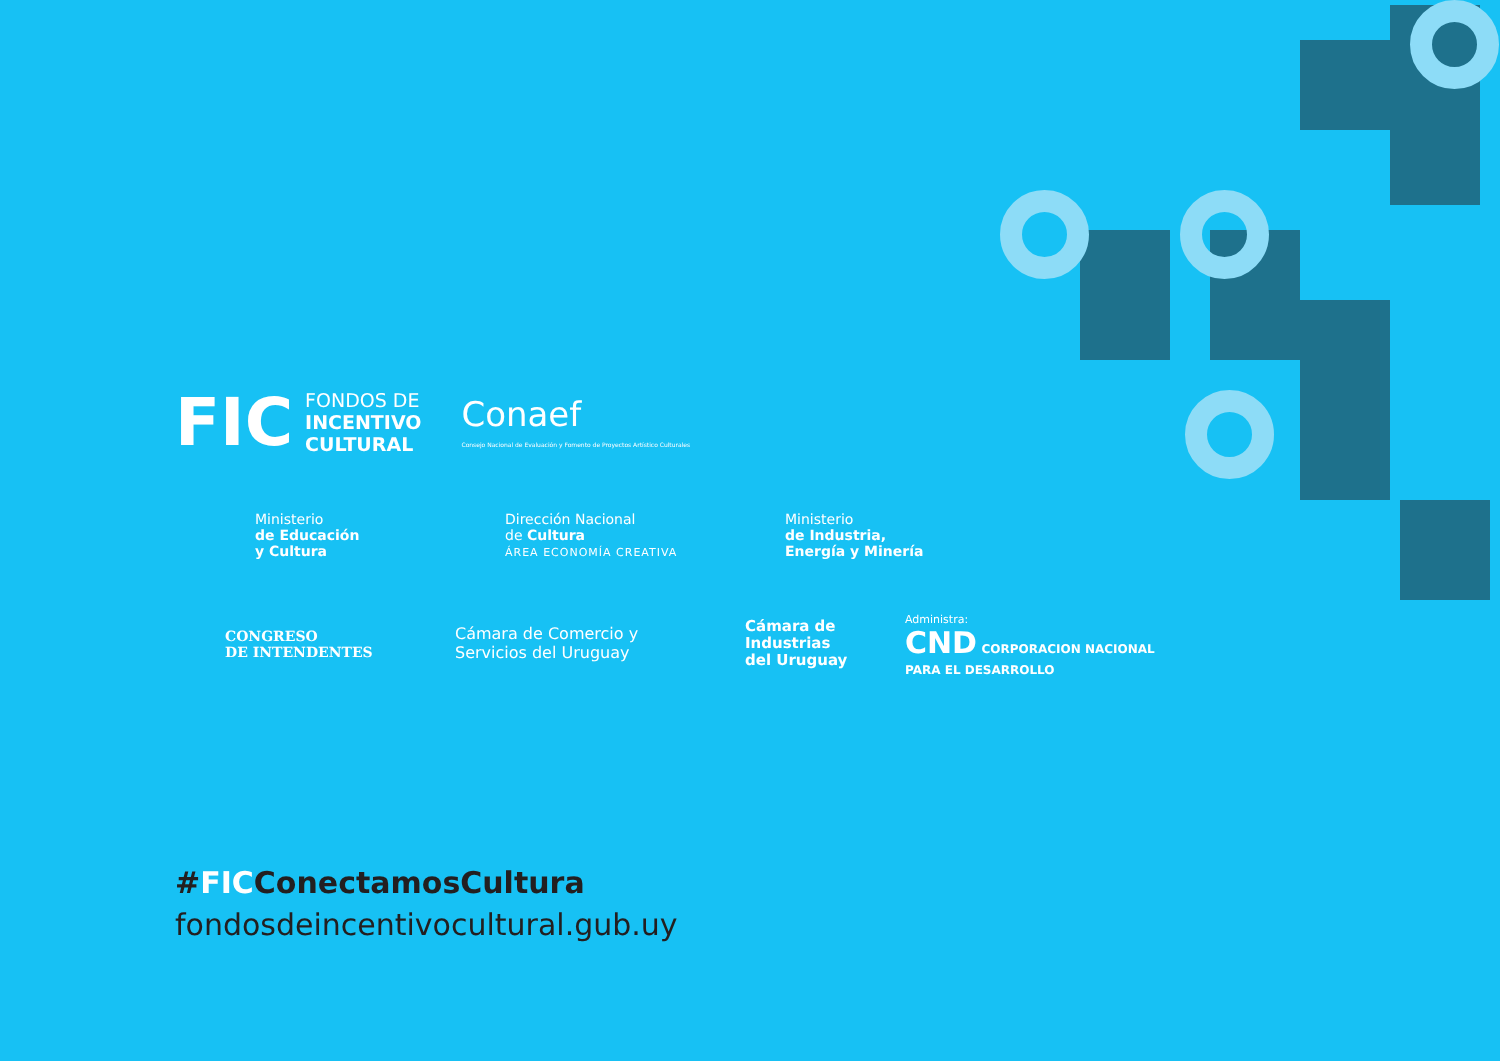FIC FONDOS DE
INCENTIVO
CULTURAL
Conaef
Consejo Nacional de Evaluación y Fomento de Proyectos Artístico Culturales
Ministerio
de Educación
y Cultura
Dirección Nacional
de Cultura
ÁREA ECONOMÍA CREATIVA
Ministerio
de Industria,
Energía y Minería
CONGRESO
DE INTENDENTES
Cámara de Comercio y
Servicios del Uruguay
Cámara de
Industrias
del Uruguay
Administra:
CND CORPORACION NACIONAL
PARA EL DESARROLLO
#FICConectamosCultura
fondosdeincentivocultural.gub.uy